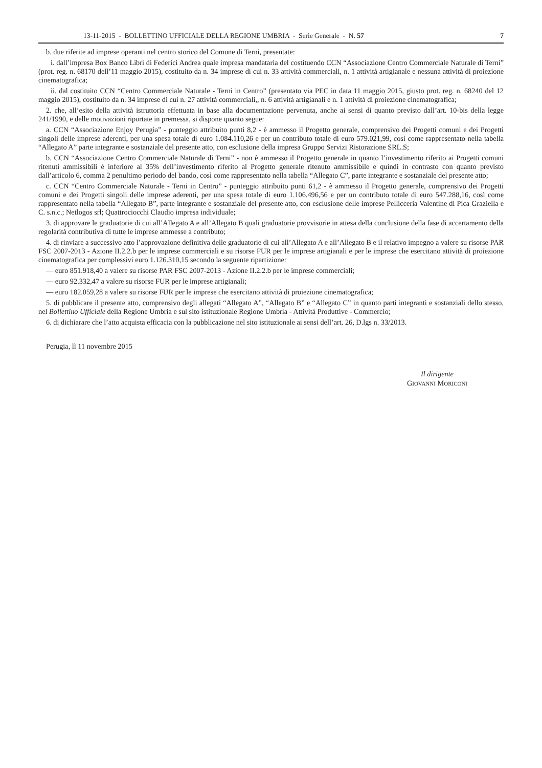13-11-2015 - BOLLETTINO UFFICIALE DELLA REGIONE UMBRIA - Serie Generale - N. 57 7
b. due riferite ad imprese operanti nel centro storico del Comune di Terni, presentate:
i. dall’impresa Box Banco Libri di Federici Andrea quale impresa mandataria del costituendo CCN “Associazione Centro Commerciale Naturale di Terni” (prot. reg. n. 68170 dell’11 maggio 2015), costituito da n. 34 imprese di cui n. 33 attività commerciali, n. 1 attività artigianale e nessuna attività di proiezione cinematografica;
ii. dal costituito CCN “Centro Commerciale Naturale - Terni in Centro” (presentato via PEC in data 11 maggio 2015, giusto prot. reg. n. 68240 del 12 maggio 2015), costituito da n. 34 imprese di cui n. 27 attività commerciali,, n. 6 attività artigianali e n. 1 attività di proiezione cinematografica;
2. che, all’esito della attività istruttoria effettuata in base alla documentazione pervenuta, anche ai sensi di quanto previsto dall’art. 10-bis della legge 241/1990, e delle motivazioni riportate in premessa, si dispone quanto segue:
a. CCN “Associazione Enjoy Perugia” - punteggio attribuito punti 8,2 - è ammesso il Progetto generale, comprensivo dei Progetti comuni e dei Progetti singoli delle imprese aderenti, per una spesa totale di euro 1.084.110,26 e per un contributo totale di euro 579.021,99, così come rappresentato nella tabella “Allegato A” parte integrante e sostanziale del presente atto, con esclusione della impresa Gruppo Servizi Ristorazione SRL.S;
b. CCN “Associazione Centro Commerciale Naturale di Terni” - non è ammesso il Progetto generale in quanto l’investimento riferito ai Progetti comuni ritenuti ammissibili è inferiore al 35% dell’investimento riferito al Progetto generale ritenuto ammissibile e quindi in contrasto con quanto previsto dall’articolo 6, comma 2 penultimo periodo del bando, così come rappresentato nella tabella “Allegato C”, parte integrante e sostanziale del presente atto;
c. CCN “Centro Commerciale Naturale - Terni in Centro” - punteggio attribuito punti 61,2 - è ammesso il Progetto generale, comprensivo dei Progetti comuni e dei Progetti singoli delle imprese aderenti, per una spesa totale di euro 1.106.496,56 e per un contributo totale di euro 547.288,16, così come rappresentato nella tabella “Allegato B”, parte integrante e sostanziale del presente atto, con esclusione delle imprese Pellicceria Valentine di Pica Graziella e C. s.n.c.; Netlogos srl; Quattrociocchi Claudio impresa individuale;
3. di approvare le graduatorie di cui all’Allegato A e all’Allegato B quali graduatorie provvisorie in attesa della conclusione della fase di accertamento della regolarità contributiva di tutte le imprese ammesse a contributo;
4. di rinviare a successivo atto l’approvazione definitiva delle graduatorie di cui all’Allegato A e all’Allegato B e il relativo impegno a valere su risorse PAR FSC 2007-2013 - Azione II.2.2.b per le imprese commerciali e su risorse FUR per le imprese artigianali e per le imprese che esercitano attività di proiezione cinematografica per complessivi euro 1.126.310,15 secondo la seguente ripartizione:
— euro 851.918,40 a valere su risorse PAR FSC 2007-2013 - Azione II.2.2.b per le imprese commerciali;
— euro 92.332,47 a valere su risorse FUR per le imprese artigianali;
— euro 182.059,28 a valere su risorse FUR per le imprese che esercitano attività di proiezione cinematografica;
5. di pubblicare il presente atto, comprensivo degli allegati “Allegato A”, “Allegato B” e “Allegato C” in quanto parti integranti e sostanziali dello stesso, nel Bollettino Ufficiale della Regione Umbria e sul sito istituzionale Regione Umbria - Attività Produttive - Commercio;
6. di dichiarare che l’atto acquista efficacia con la pubblicazione nel sito istituzionale ai sensi dell’art. 26, D.lgs n. 33/2013.
Perugia, lì 11 novembre 2015
Il dirigente
GIOVANNI MORICONI